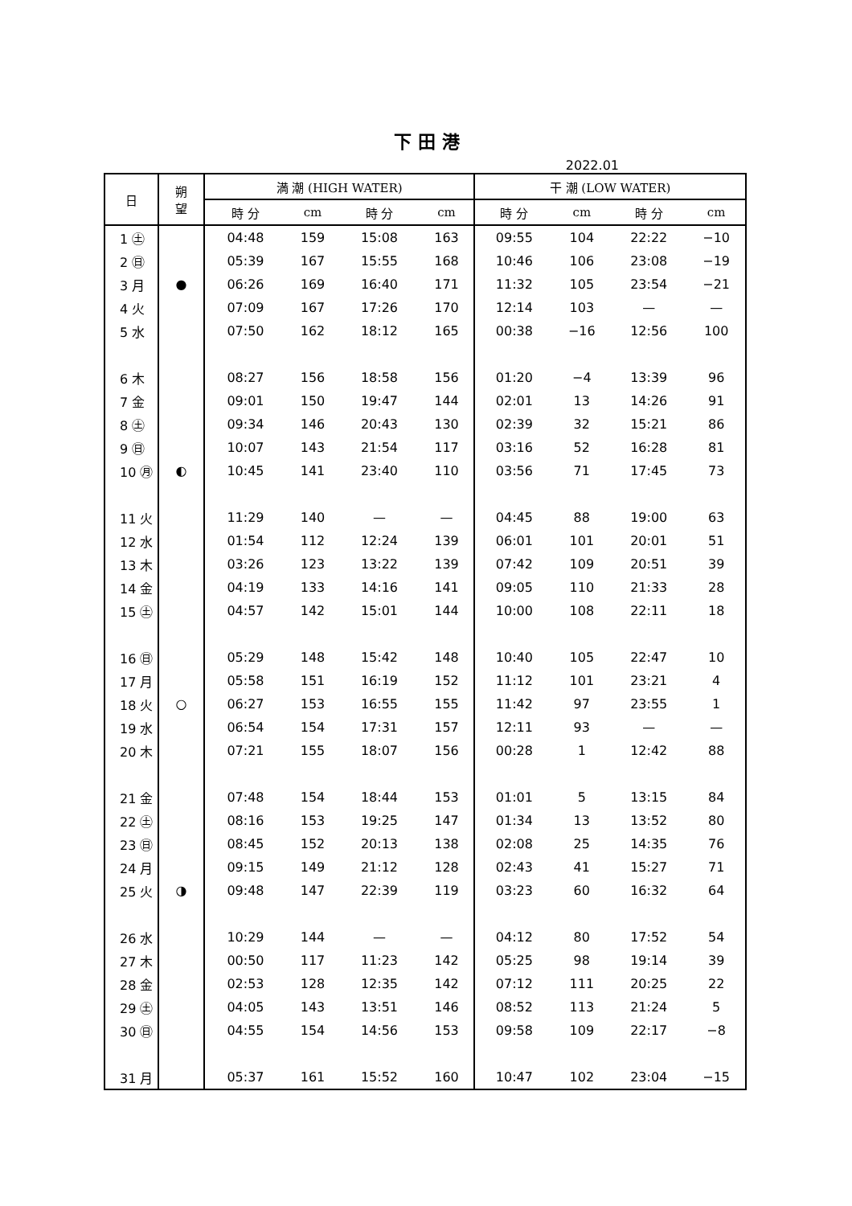下田港
2022.01
| 日 | 朔 望 | 満 潮 (HIGH WATER) | | | | 干 潮 (LOW WATER) | | | |
| --- | --- | --- | --- | --- | --- | --- | --- | --- | --- |
| | | 時 分 | cm | 時 分 | cm | 時 分 | cm | 時 分 | cm |
| 1 ㊏ | | 04:48 | 159 | 15:08 | 163 | 09:55 | 104 | 22:22 | −10 |
| 2 ㊐ | | 05:39 | 167 | 15:55 | 168 | 10:46 | 106 | 23:08 | −19 |
| 3 月 | ● | 06:26 | 169 | 16:40 | 171 | 11:32 | 105 | 23:54 | −21 |
| 4 火 | | 07:09 | 167 | 17:26 | 170 | 12:14 | 103 | — | — |
| 5 水 | | 07:50 | 162 | 18:12 | 165 | 00:38 | −16 | 12:56 | 100 |
| 6 木 | | 08:27 | 156 | 18:58 | 156 | 01:20 | −4 | 13:39 | 96 |
| 7 金 | | 09:01 | 150 | 19:47 | 144 | 02:01 | 13 | 14:26 | 91 |
| 8 ㊏ | | 09:34 | 146 | 20:43 | 130 | 02:39 | 32 | 15:21 | 86 |
| 9 ㊐ | | 10:07 | 143 | 21:54 | 117 | 03:16 | 52 | 16:28 | 81 |
| 10 ㊊ | ◐ | 10:45 | 141 | 23:40 | 110 | 03:56 | 71 | 17:45 | 73 |
| 11 火 | | 11:29 | 140 | — | — | 04:45 | 88 | 19:00 | 63 |
| 12 水 | | 01:54 | 112 | 12:24 | 139 | 06:01 | 101 | 20:01 | 51 |
| 13 木 | | 03:26 | 123 | 13:22 | 139 | 07:42 | 109 | 20:51 | 39 |
| 14 金 | | 04:19 | 133 | 14:16 | 141 | 09:05 | 110 | 21:33 | 28 |
| 15 ㊏ | | 04:57 | 142 | 15:01 | 144 | 10:00 | 108 | 22:11 | 18 |
| 16 ㊐ | | 05:29 | 148 | 15:42 | 148 | 10:40 | 105 | 22:47 | 10 |
| 17 月 | | 05:58 | 151 | 16:19 | 152 | 11:12 | 101 | 23:21 | 4 |
| 18 火 | ○ | 06:27 | 153 | 16:55 | 155 | 11:42 | 97 | 23:55 | 1 |
| 19 水 | | 06:54 | 154 | 17:31 | 157 | 12:11 | 93 | — | — |
| 20 木 | | 07:21 | 155 | 18:07 | 156 | 00:28 | 1 | 12:42 | 88 |
| 21 金 | | 07:48 | 154 | 18:44 | 153 | 01:01 | 5 | 13:15 | 84 |
| 22 ㊏ | | 08:16 | 153 | 19:25 | 147 | 01:34 | 13 | 13:52 | 80 |
| 23 ㊐ | | 08:45 | 152 | 20:13 | 138 | 02:08 | 25 | 14:35 | 76 |
| 24 月 | | 09:15 | 149 | 21:12 | 128 | 02:43 | 41 | 15:27 | 71 |
| 25 火 | ◑ | 09:48 | 147 | 22:39 | 119 | 03:23 | 60 | 16:32 | 64 |
| 26 水 | | 10:29 | 144 | — | — | 04:12 | 80 | 17:52 | 54 |
| 27 木 | | 00:50 | 117 | 11:23 | 142 | 05:25 | 98 | 19:14 | 39 |
| 28 金 | | 02:53 | 128 | 12:35 | 142 | 07:12 | 111 | 20:25 | 22 |
| 29 ㊏ | | 04:05 | 143 | 13:51 | 146 | 08:52 | 113 | 21:24 | 5 |
| 30 ㊐ | | 04:55 | 154 | 14:56 | 153 | 09:58 | 109 | 22:17 | −8 |
| 31 月 | | 05:37 | 161 | 15:52 | 160 | 10:47 | 102 | 23:04 | −15 |